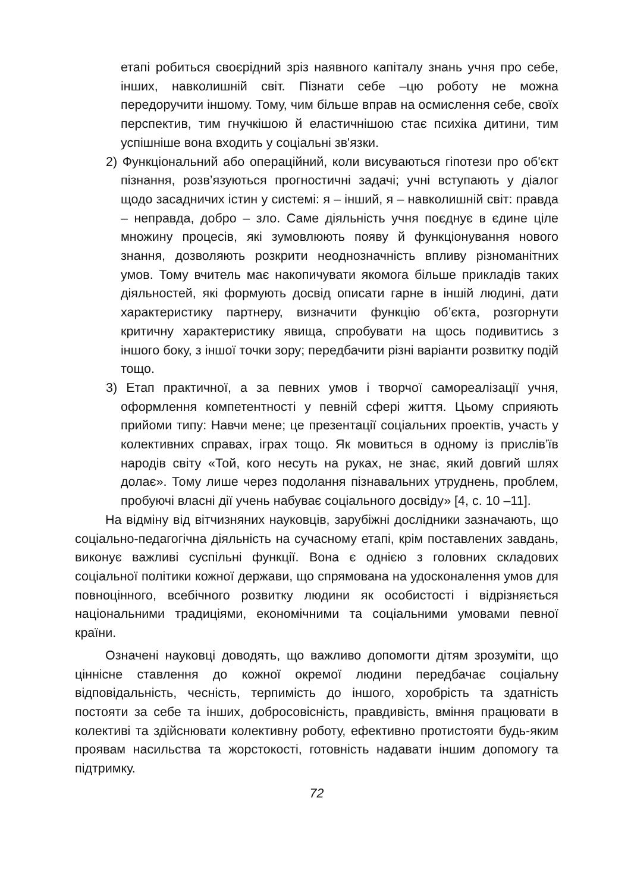етапі робиться своєрідний зріз наявного капіталу знань учня про себе, інших, навколишній світ. Пізнати себе –цю роботу не можна передоручити іншому. Тому, чим більше вправ на осмислення себе, своїх перспектив, тим гнучкішою й еластичнішою стає психіка дитини, тим успішніше вона входить у соціальні зв'язки.
2) Функціональний або операційний, коли висуваються гіпотези про об'єкт пізнання, розв’язуються прогностичні задачі; учні вступають у діалог щодо засадничих істин у системі: я – інший, я – навколишній світ: правда – неправда, добро – зло. Саме діяльність учня поєднує в єдине ціле множину процесів, які зумовлюють появу й функціонування нового знання, дозволяють розкрити неоднозначність впливу різноманітних умов. Тому вчитель має накопичувати якомога більше прикладів таких діяльностей, які формують досвід описати гарне в іншій людині, дати характеристику партнеру, визначити функцію об’єкта, розгорнути критичну характеристику явища, спробувати на щось подивитись з іншого боку, з іншої точки зору; передбачити різні варіанти розвитку подій тощо.
3) Етап практичної, а за певних умов і творчої самореалізації учня, оформлення компетентності у певній сфері життя. Цьому сприяють прийоми типу: Навчи мене; це презентації соціальних проектів, участь у колективних справах, іграх тощо. Як мовиться в одному із прислів’їв народів світу «Той, кого несуть на руках, не знає, який довгий шлях долає». Тому лише через подолання пізнавальних утруднень, проблем, пробуючі власні дії учень набуває соціального досвіду» [4, с. 10 –11].
На відміну від вітчизняних науковців, зарубіжні дослідники зазначають, що соціально-педагогічна діяльність на сучасному етапі, крім поставлених завдань, виконує важливі суспільні функції. Вона є однією з головних складових соціальної політики кожної держави, що спрямована на удосконалення умов для повноцінного, всебічного розвитку людини як особистості і відрізняється національними традиціями, економічними та соціальними умовами певної країни.
Означені науковці доводять, що важливо допомогти дітям зрозуміти, що ціннісне ставлення до кожної окремої людини передбачає соціальну відповідальність, чесність, терпимість до іншого, хоробрість та здатність постояти за себе та інших, добросовісність, правдивість, вміння працювати в колективі та здійснювати колективну роботу, ефективно протистояти будь-яким проявам насильства та жорстокості, готовність надавати іншим допомогу та підтримку.
72